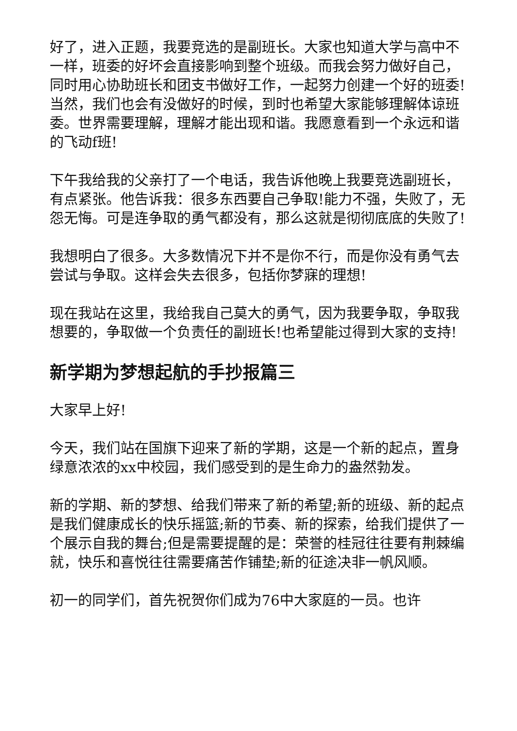好了，进入正题，我要竞选的是副班长。大家也知道大学与高中不一样，班委的好坏会直接影响到整个班级。而我会努力做好自己，同时用心协助班长和团支书做好工作，一起努力创建一个好的班委!当然，我们也会有没做好的时候，到时也希望大家能够理解体谅班委。世界需要理解，理解才能出现和谐。我愿意看到一个永远和谐的飞动f班!
下午我给我的父亲打了一个电话，我告诉他晚上我要竞选副班长，有点紧张。他告诉我：很多东西要自己争取!能力不强，失败了，无怨无悔。可是连争取的勇气都没有，那么这就是彻彻底底的失败了!
我想明白了很多。大多数情况下并不是你不行，而是你没有勇气去尝试与争取。这样会失去很多，包括你梦寐的理想!
现在我站在这里，我给我自己莫大的勇气，因为我要争取，争取我想要的，争取做一个负责任的副班长!也希望能过得到大家的支持!
新学期为梦想起航的手抄报篇三
大家早上好!
今天，我们站在国旗下迎来了新的学期，这是一个新的起点，置身绿意浓浓的xx中校园，我们感受到的是生命力的盎然勃发。
新的学期、新的梦想、给我们带来了新的希望;新的班级、新的起点是我们健康成长的快乐摇篮;新的节奏、新的探索，给我们提供了一个展示自我的舞台;但是需要提醒的是：荣誉的桂冠往往要有荆棘编就，快乐和喜悦往往需要痛苦作铺垫;新的征途决非一帆风顺。
初一的同学们，首先祝贺你们成为76中大家庭的一员。也许